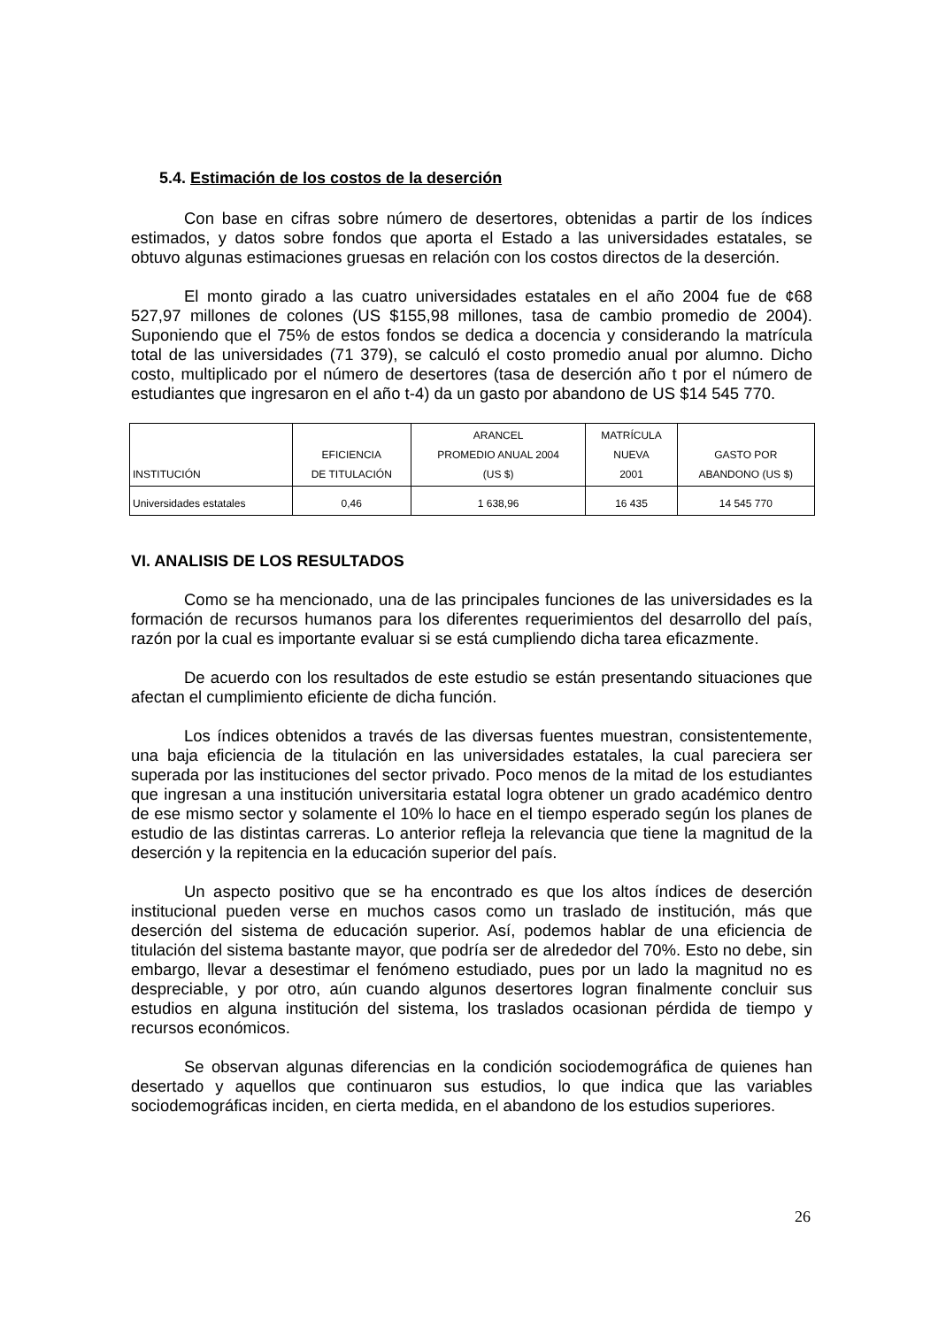5.4. Estimación de los costos de la deserción
Con base en cifras sobre número de desertores, obtenidas a partir de los índices estimados, y datos sobre fondos que aporta el Estado a las universidades estatales, se obtuvo algunas estimaciones gruesas en relación con los costos directos de la deserción.
El monto girado a las cuatro universidades estatales en el año 2004 fue de ¢68 527,97 millones de colones (US $155,98 millones, tasa de cambio promedio de 2004). Suponiendo que el 75% de estos fondos se dedica a docencia y considerando la matrícula total de las universidades (71 379), se calculó el costo promedio anual por alumno. Dicho costo, multiplicado por el número de desertores (tasa de deserción año t por el número de estudiantes que ingresaron en el año t-4) da un gasto por abandono de US $14 545 770.
| INSTITUCIÓN | EFICIENCIA DE TITULACIÓN | ARANCEL PROMEDIO ANUAL 2004 (US $) | MATRÍCULA NUEVA 2001 | GASTO POR ABANDONO (US $) |
| --- | --- | --- | --- | --- |
| Universidades estatales | 0,46 | 1 638,96 | 16 435 | 14 545 770 |
VI. ANALISIS DE LOS RESULTADOS
Como se ha mencionado, una de las principales funciones de las universidades es la formación de recursos humanos para los diferentes requerimientos del desarrollo del país, razón por la cual es importante evaluar si se está cumpliendo dicha tarea eficazmente.
De acuerdo con los resultados de este estudio se están presentando situaciones que afectan el cumplimiento eficiente de dicha función.
Los índices obtenidos a través de las diversas fuentes muestran, consistentemente, una baja eficiencia de la titulación en las universidades estatales, la cual pareciera ser superada por las instituciones del sector privado. Poco menos de la mitad de los estudiantes que ingresan a una institución universitaria estatal logra obtener un grado académico dentro de ese mismo sector y solamente el 10% lo hace en el tiempo esperado según los planes de estudio de las distintas carreras. Lo anterior refleja la relevancia que tiene la magnitud de la deserción y la repitencia en la educación superior del país.
Un aspecto positivo que se ha encontrado es que los altos índices de deserción institucional pueden verse en muchos casos como un traslado de institución, más que deserción del sistema de educación superior. Así, podemos hablar de una eficiencia de titulación del sistema bastante mayor, que podría ser de alrededor del 70%. Esto no debe, sin embargo, llevar a desestimar el fenómeno estudiado, pues por un lado la magnitud no es despreciable, y por otro, aún cuando algunos desertores logran finalmente concluir sus estudios en alguna institución del sistema, los traslados ocasionan pérdida de tiempo y recursos económicos.
Se observan algunas diferencias en la condición sociodemográfica de quienes han desertado y aquellos que continuaron sus estudios, lo que indica que las variables sociodemográficas inciden, en cierta medida, en el abandono de los estudios superiores.
26